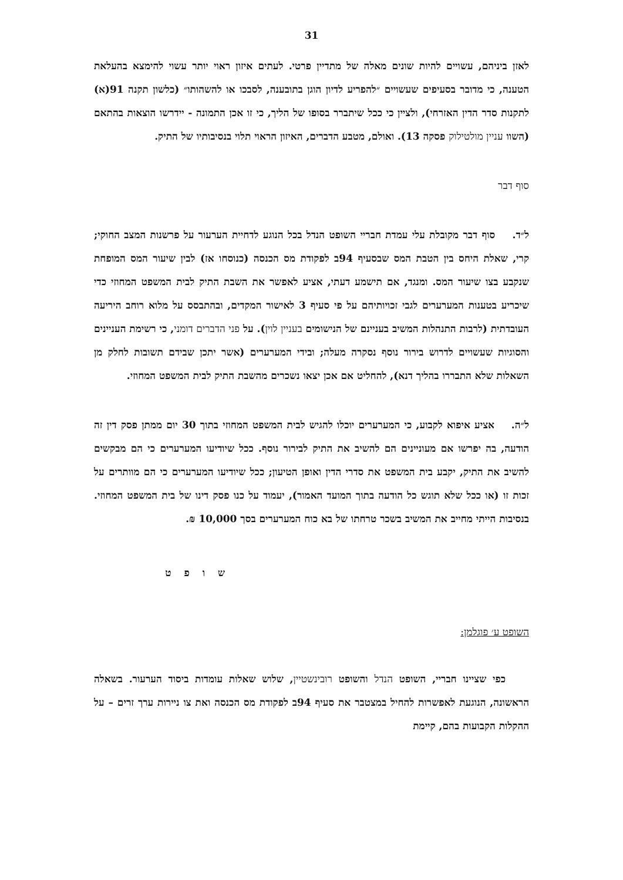31
לאזן ביניהם, עשויים להיות שונים מאלה של מתדיין פרטי. לעתים איזון ראוי יותר עשוי להימצא בהעלאת הטענה, כי מדובר בסעיפים שעשויים ״להפריע לדיון הוגן בתובענה, לסבכו או להשהותו״ (כלשון תקנה 91(א) לתקנות סדר הדין האזרחי), ולציין כי ככל שיתברר בסופו של הליך, כי זו אכן התמונה - יידרשו הוצאות בהתאם (השוו עניין מולטילוק פסקה 13). ואולם, מטבע הדברים, האיזון הראוי תלוי בנסיבותיו של התיק.
סוף דבר
ל״ד. סוף דבר מקובלת עלי עמדת חבריי השופט הנדל בכל הנוגע לדחיית הערעור על פרשנות המצב החוקי; קרי, שאלת היחס בין הטבת המס שבסעיף 94ב לפקודת מס הכנסה (כנוסחו אז) לבין שיעור המס המופחת שנקבע בצו שיעור המס. ומנגד, אם תישמע דעתי, אציע לאפשר את השבת התיק לבית המשפט המחוזי כדי שיכריע בטענות המערערים לגבי זכויותיהם על פי סעיף 3 לאישור המקדים, ובהתבסס על מלוא רוחב היריעה העובדתית (לרבות התנהלות המשיב בעניינם של הנישומים בעניין לוין). על פני הדברים דומני, כי רשימת העניינים והסוגיות שעשויים לדרוש בירור נוסף נסקרה מעלה; ובידי המערערים (אשר יתכן שבידם תשובות לחלק מן השאלות שלא התבררו בהליך דנא), להחליט אם אכן יצאו נשכרים מהשבת התיק לבית המשפט המחוזי.
ל״ה. אציע איפוא לקבוע, כי המערערים יוכלו להגיש לבית המשפט המחוזי בתוך 30 יום ממתן פסק דין זה הודעה, בה יפרשו אם מעוניינים הם להשיב את התיק לבירור נוסף. ככל שיודיעו המערערים כי הם מבקשים להשיב את התיק, יקבע בית המשפט את סדרי הדין ואופן הטיעון; ככל שיודיעו המערערים כי הם מוותרים על זכות זו (או ככל שלא תוגש כל הודעה בתוך המועד האמור), יעמוד על כנו פסק דינו של בית המשפט המחוזי. בנסיבות הייתי מחייב את המשיב בשכר טרחתו של בא כוח המערערים בסך 10,000 ₪.
ש ו פ ט
השופט ע׳ פוגלמן:
כפי שציינו חבריי, השופט הנדל והשופט רובינשטיין, שלוש שאלות עומדות ביסוד הערעור. בשאלה הראשונה, הנוגעת לאפשרות להחיל במצטבר את סעיף 94ב לפקודת מס הכנסה ואת צו ניירות ערך זרים – על ההקלות הקבועות בהם, קיימת